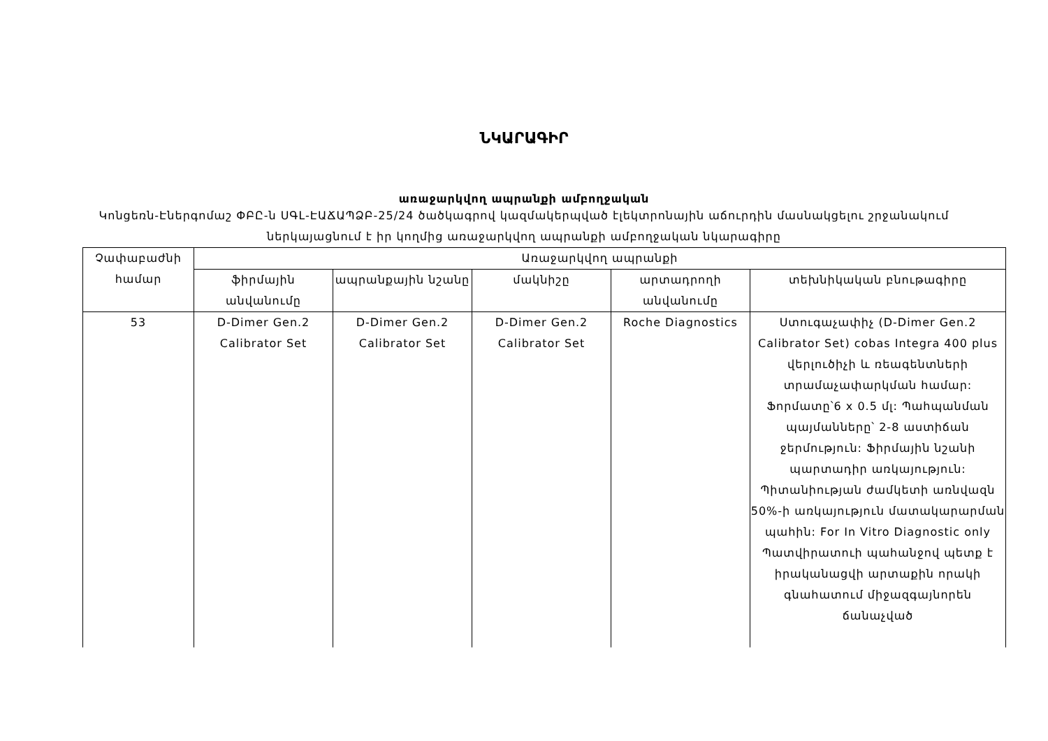ՆԿԱՐԱԳԻՐ
առաջարկվող ապրանքի ամբողջական
Կոնցեռն-Էներգոմաշ ՓԲԸ-ն ՍԳԼ-ԷԱՃԱՊՁԲ-25/24 ծածկագրով կազմակերպված էլեկտրոնային աճուրդին մասնակցելու շրջանակում ներկայացնում է իր կողմից առաջարկվող ապրանքի ամբողջական նկարագիրը
| Չափաբաժնի համար | Առաջարկվող ապրանքի | | | | |
| --- | --- | --- | --- | --- | --- |
| | ֆիրմային անվանումը | ապրանքային նշանը | մակնիշը | արտադրողի անվանումը | տեխնիկական բնութագիրը |
| 53 | D-Dimer Gen.2 Calibrator Set | D-Dimer Gen.2 Calibrator Set | D-Dimer Gen.2 Calibrator Set | Roche Diagnostics | Ստուգաչափիչ (D-Dimer Gen.2 Calibrator Set) cobas Integra 400 plus վերլուծիչի և ռեագենտների տրամաչափարկման համար: Ֆորմատը՝6 x 0.5 մլ: Պահպանման պայմանները՝ 2-8 աստիճան ջերմություն: Ֆիրմային նշանի պարտադիր առկայություն: Պիտանիության ժամկետի առնվազն 50%-ի առկայություն մատակարարման պահին: For In Vitro Diagnostic only Պատվիրատուի պահանջով պետք է իրականացվի արտաքին որակի գնահատում միջազգայնորեն ճանաչված |